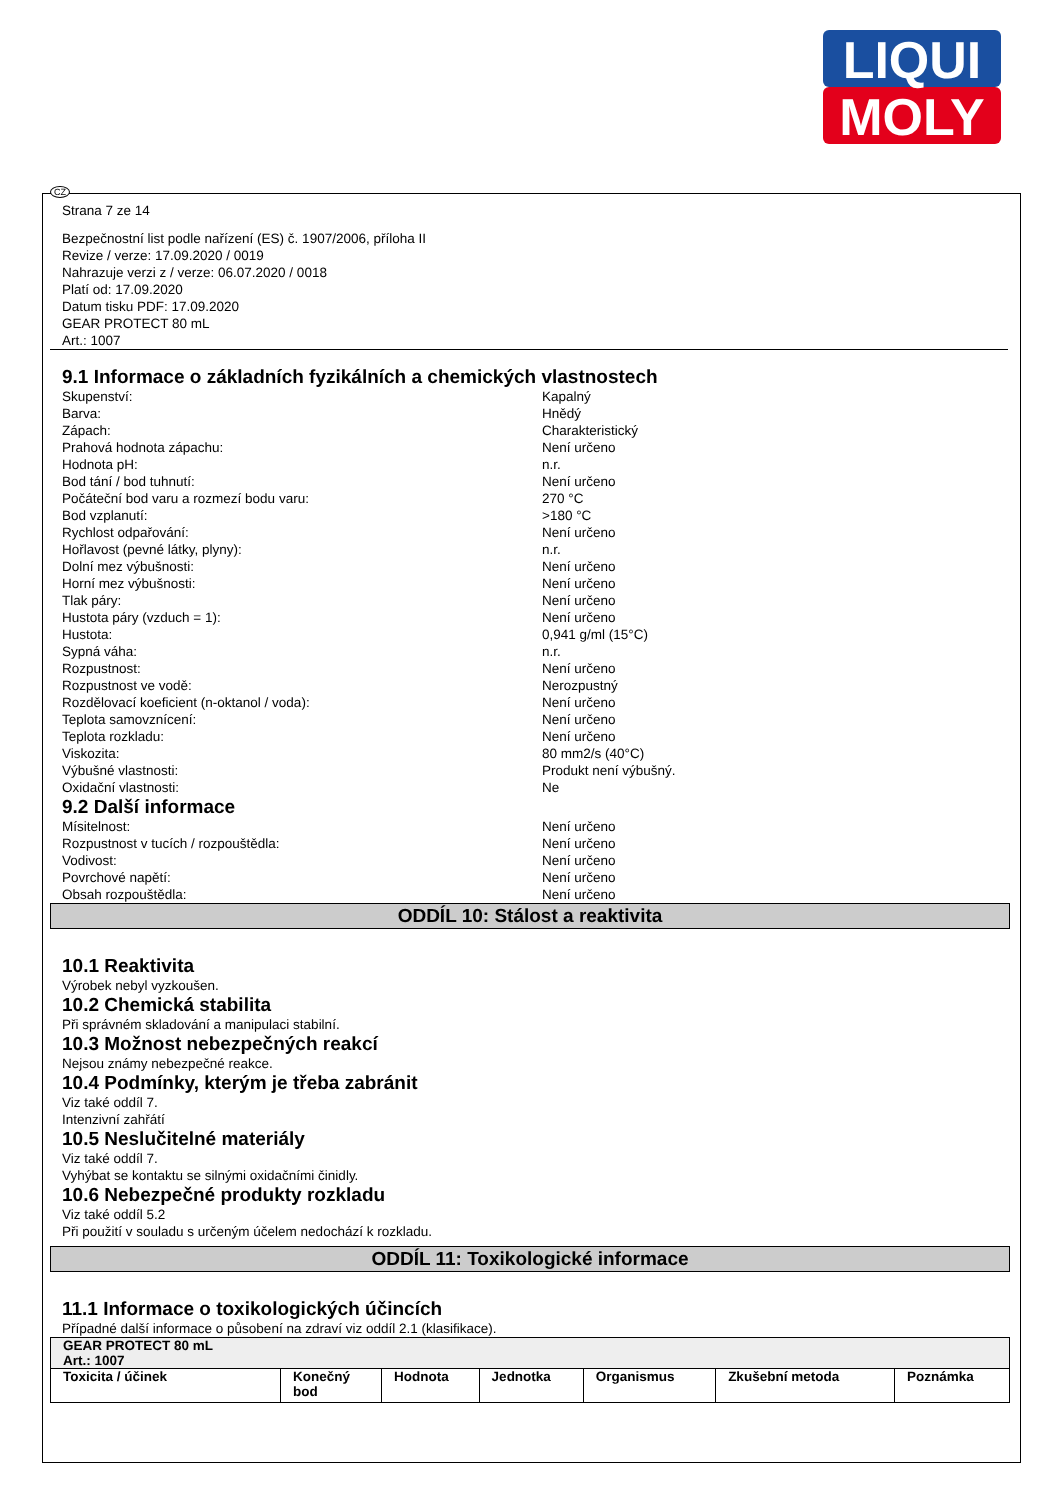LIQUI
MOLY
CZ
Strana 7 ze 14
Bezpečnostní list podle nařízení (ES) č. 1907/2006, příloha II
Revize / verze: 17.09.2020 / 0019
Nahrazuje verzi z / verze: 06.07.2020 / 0018
Platí od: 17.09.2020
Datum tisku PDF: 17.09.2020
GEAR PROTECT 80 mL
Art.: 1007
9.1 Informace o základních fyzikálních a chemických vlastnostech
Skupenství: Kapalný
Barva: Hnědý
Zápach: Charakteristický
Prahová hodnota zápachu: Není určeno
Hodnota pH: n.r.
Bod tání / bod tuhnutí: Není určeno
Počáteční bod varu a rozmezí bodu varu: 270 °C
Bod vzplanutí: >180 °C
Rychlost odpařování: Není určeno
Hořlavost (pevné látky, plyny): n.r.
Dolní mez výbušnosti: Není určeno
Horní mez výbušnosti: Není určeno
Tlak páry: Není určeno
Hustota páry (vzduch = 1): Není určeno
Hustota: 0,941 g/ml (15°C)
Sypná váha: n.r.
Rozpustnost: Není určeno
Rozpustnost ve vodě: Nerozpustný
Rozdělovací koeficient (n-oktanol / voda): Není určeno
Teplota samovznícení: Není určeno
Teplota rozkladu: Není určeno
Viskozita: 80 mm2/s (40°C)
Výbušné vlastnosti: Produkt není výbušný.
Oxidační vlastnosti: Ne
9.2 Další informace
Mísitelnost: Není určeno
Rozpustnost v tucích / rozpouštědla: Není určeno
Vodivost: Není určeno
Povrchové napětí: Není určeno
Obsah rozpouštědla: Není určeno
ODDÍL 10: Stálost a reaktivita
10.1 Reaktivita
Výrobek nebyl vyzkoušen.
10.2 Chemická stabilita
Při správném skladování a manipulaci stabilní.
10.3 Možnost nebezpečných reakcí
Nejsou známy nebezpečné reakce.
10.4 Podmínky, kterým je třeba zabránit
Viz také oddíl 7.
Intenzivní zahřátí
10.5 Neslučitelné materiály
Viz také oddíl 7.
Vyhýbat se kontaktu se silnými oxidačními činidly.
10.6 Nebezpečné produkty rozkladu
Viz také oddíl 5.2
Při použití v souladu s určeným účelem nedochází k rozkladu.
ODDÍL 11: Toxikologické informace
11.1 Informace o toxikologických účincích
Případné další informace o působení na zdraví viz oddíl 2.1 (klasifikace).
| GEAR PROTECT 80 mL Art.: 1007 | | | | | | |
| --- | --- | --- | --- | --- | --- | --- |
| Toxicita / účinek | Konečný bod | Hodnota | Jednotka | Organismus | Zkušební metoda | Poznámka |